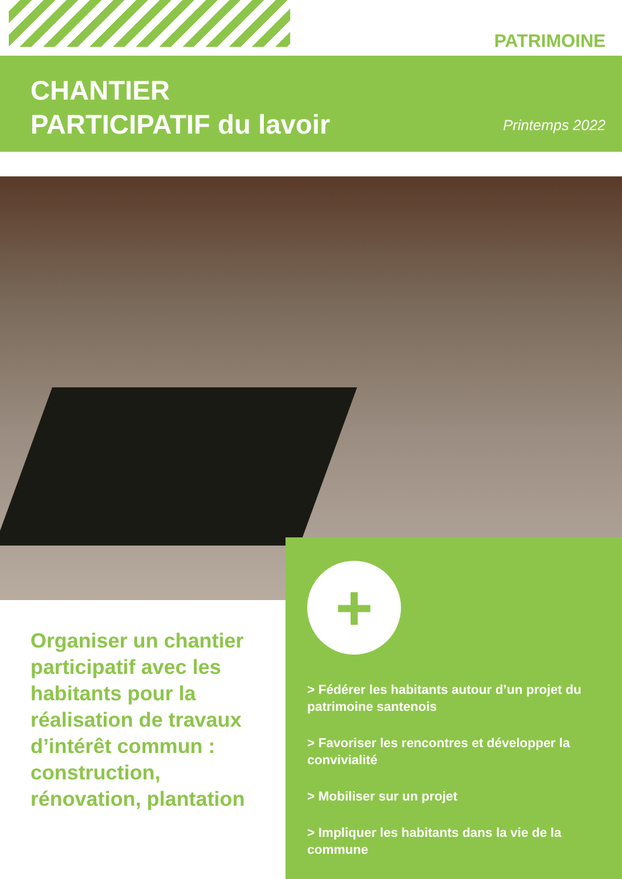PATRIMOINE
CHANTIER
PARTICIPATIF du lavoir
Printemps 2022
Organiser un chantier participatif avec les habitants pour la réalisation de travaux d’intérêt commun : construction, rénovation, plantation
+
> Fédérer les habitants autour d’un projet du patrimoine santenois
> Favoriser les rencontres et développer la convivialité
> Mobiliser sur un projet
> Impliquer les habitants dans la vie de la commune